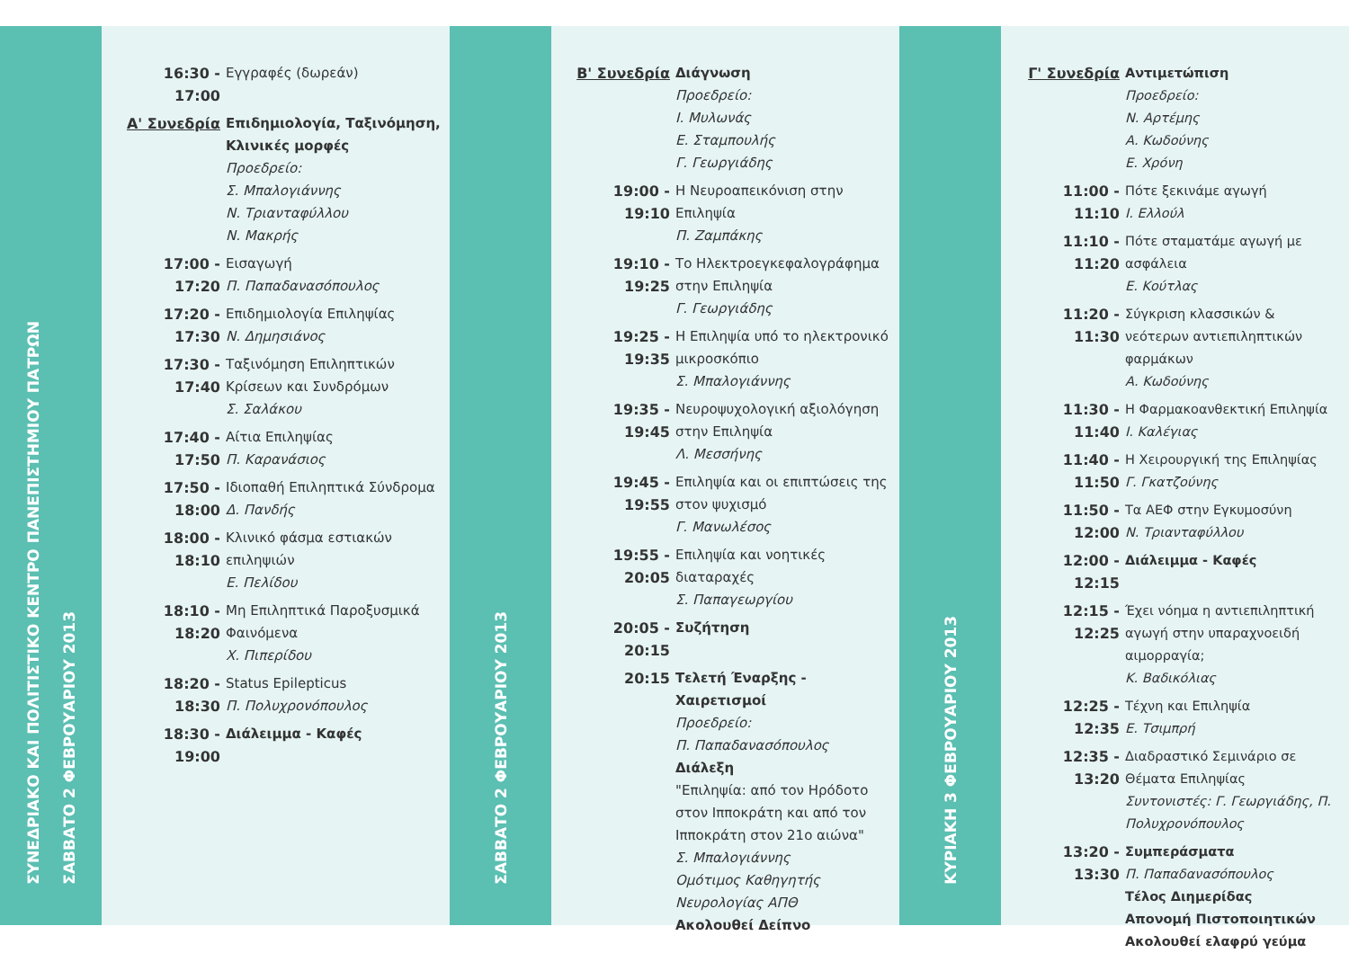ΣΥΝΕΔΡΙΑΚΟ ΚΑΙ ΠΟΛΙΤΙΣΤΙΚΟ ΚΕΝΤΡΟ ΠΑΝΕΠΙΣΤΗΜΙΟΥ ΠΑΤΡΩΝ
ΣΑΒΒΑΤΟ 2 ΦΕΒΡΟΥΑΡΙΟΥ 2013
16:30 - 17:00
Εγγραφές (δωρεάν)
Α' Συνεδρία Επιδημιολογία, Ταξινόμηση, Κλινικές μορφές
Προεδρείο:
Σ. Μπαλογιάννης
Ν. Τριανταφύλλου
Ν. Μακρής
17:00 - 17:20
Εισαγωγή
Π. Παπαδανασόπουλος
17:20 - 17:30
Επιδημιολογία Επιληψίας
Ν. Δημησιάνος
17:30 - 17:40
Ταξινόμηση Επιληπτικών Κρίσεων και Συνδρόμων
Σ. Σαλάκου
17:40 - 17:50
Αίτια Επιληψίας
Π. Καρανάσιος
17:50 - 18:00
Ιδιοπαθή Επιληπτικά Σύνδρομα
Δ. Πανδής
18:00 - 18:10
Κλινικό φάσμα εστιακών επιληψιών
Ε. Πελίδου
18:10 - 18:20
Μη Επιληπτικά Παροξυσμικά Φαινόμενα
Χ. Πιπερίδου
18:20 - 18:30
Status Epilepticus
Π. Πολυχρονόπουλος
18:30 - 19:00
Διάλειμμα - Καφές
ΣΑΒΒΑΤΟ 2 ΦΕΒΡΟΥΑΡΙΟΥ 2013
Β' Συνεδρία Διάγνωση
Προεδρείο:
Ι. Μυλωνάς
Ε. Σταμπουλής
Γ. Γεωργιάδης
19:00 - 19:10
Η Νευροαπεικόνιση στην Επιληψία
Π. Ζαμπάκης
19:10 - 19:25
Το Ηλεκτροεγκεφαλογράφημα στην Επιληψία
Γ. Γεωργιάδης
19:25 - 19:35
Η Επιληψία υπό το ηλεκτρονικό μικροσκόπιο
Σ. Μπαλογιάννης
19:35 - 19:45
Νευροψυχολογική αξιολόγηση στην Επιληψία
Λ. Μεσσήνης
19:45 - 19:55
Επιληψία και οι επιπτώσεις της στον ψυχισμό
Γ. Μανωλέσος
19:55 - 20:05
Επιληψία και νοητικές διαταραχές
Σ. Παπαγεωργίου
20:05 - 20:15
Συζήτηση
20:15 Τελετή Έναρξης - Χαιρετισμοί
Προεδρείο:
Π. Παπαδανασόπουλος
Διάλεξη
"Επιληψία: από τον Ηρόδοτο στον Ιπποκράτη και από τον Ιπποκράτη στον 21ο αιώνα"
Σ. Μπαλογιάννης
Ομότιμος Καθηγητής
Νευρολογίας ΑΠΘ
Ακολουθεί Δείπνο
ΚΥΡΙΑΚΗ 3 ΦΕΒΡΟΥΑΡΙΟΥ 2013
Γ' Συνεδρία Αντιμετώπιση
Προεδρείο:
Ν. Αρτέμης
Α. Κωδούνης
Ε. Χρόνη
11:00 - 11:10
Πότε ξεκινάμε αγωγή
Ι. Ελλούλ
11:10 - 11:20
Πότε σταματάμε αγωγή με ασφάλεια
Ε. Κούτλας
11:20 - 11:30
Σύγκριση κλασσικών & νεότερων αντιεπιληπτικών φαρμάκων
Α. Κωδούνης
11:30 - 11:40
Η Φαρμακοανθεκτική Επιληψία
Ι. Καλέγιας
11:40 - 11:50
Η Χειρουργική της Επιληψίας
Γ. Γκατζούνης
11:50 - 12:00
Τα ΑΕΦ στην Εγκυμοσύνη
Ν. Τριανταφύλλου
12:00 - 12:15
Διάλειμμα - Καφές
12:15 - 12:25
Έχει νόημα η αντιεπιληπτική αγωγή στην υπαραχνοειδή αιμορραγία;
Κ. Βαδικόλιας
12:25 - 12:35
Τέχνη και Επιληψία
Ε. Τσιμπρή
12:35 - 13:20
Διαδραστικό Σεμινάριο σε Θέματα Επιληψίας
Συντονιστές: Γ. Γεωργιάδης, Π. Πολυχρονόπουλος
13:20 - 13:30
Συμπεράσματα
Π. Παπαδανασόπουλος
Τέλος Διημερίδας
Απονομή Πιστοποιητικών
Ακολουθεί ελαφρύ γεύμα